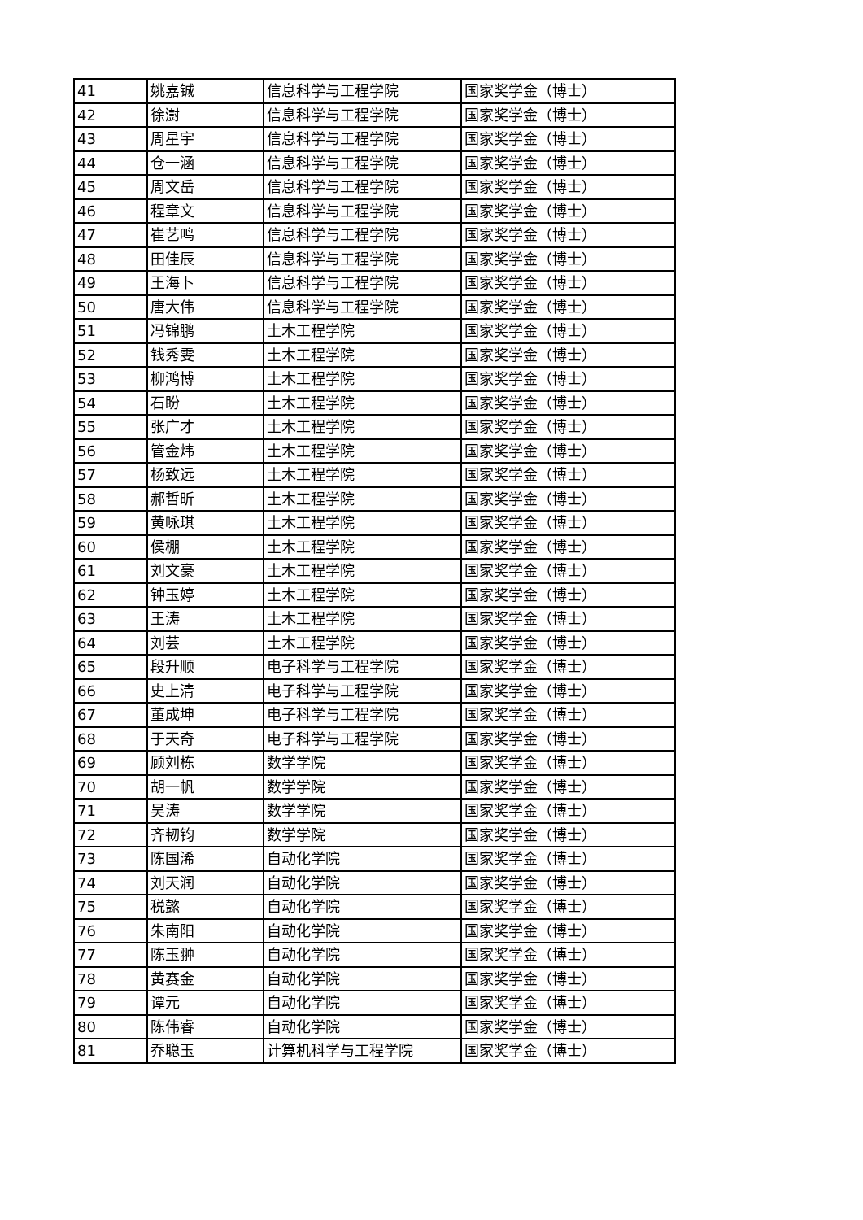| 41 | 姚嘉铖 | 信息科学与工程学院 | 国家奖学金（博士） |
| 42 | 徐澍 | 信息科学与工程学院 | 国家奖学金（博士） |
| 43 | 周星宇 | 信息科学与工程学院 | 国家奖学金（博士） |
| 44 | 仓一涵 | 信息科学与工程学院 | 国家奖学金（博士） |
| 45 | 周文岳 | 信息科学与工程学院 | 国家奖学金（博士） |
| 46 | 程章文 | 信息科学与工程学院 | 国家奖学金（博士） |
| 47 | 崔艺鸣 | 信息科学与工程学院 | 国家奖学金（博士） |
| 48 | 田佳辰 | 信息科学与工程学院 | 国家奖学金（博士） |
| 49 | 王海卜 | 信息科学与工程学院 | 国家奖学金（博士） |
| 50 | 唐大伟 | 信息科学与工程学院 | 国家奖学金（博士） |
| 51 | 冯锦鹏 | 土木工程学院 | 国家奖学金（博士） |
| 52 | 钱秀雯 | 土木工程学院 | 国家奖学金（博士） |
| 53 | 柳鸿博 | 土木工程学院 | 国家奖学金（博士） |
| 54 | 石盼 | 土木工程学院 | 国家奖学金（博士） |
| 55 | 张广才 | 土木工程学院 | 国家奖学金（博士） |
| 56 | 管金炜 | 土木工程学院 | 国家奖学金（博士） |
| 57 | 杨致远 | 土木工程学院 | 国家奖学金（博士） |
| 58 | 郝哲昕 | 土木工程学院 | 国家奖学金（博士） |
| 59 | 黄咏琪 | 土木工程学院 | 国家奖学金（博士） |
| 60 | 侯棚 | 土木工程学院 | 国家奖学金（博士） |
| 61 | 刘文豪 | 土木工程学院 | 国家奖学金（博士） |
| 62 | 钟玉婷 | 土木工程学院 | 国家奖学金（博士） |
| 63 | 王涛 | 土木工程学院 | 国家奖学金（博士） |
| 64 | 刘芸 | 土木工程学院 | 国家奖学金（博士） |
| 65 | 段升顺 | 电子科学与工程学院 | 国家奖学金（博士） |
| 66 | 史上清 | 电子科学与工程学院 | 国家奖学金（博士） |
| 67 | 董成坤 | 电子科学与工程学院 | 国家奖学金（博士） |
| 68 | 于天奇 | 电子科学与工程学院 | 国家奖学金（博士） |
| 69 | 顾刘栋 | 数学学院 | 国家奖学金（博士） |
| 70 | 胡一帆 | 数学学院 | 国家奖学金（博士） |
| 71 | 吴涛 | 数学学院 | 国家奖学金（博士） |
| 72 | 齐韧钧 | 数学学院 | 国家奖学金（博士） |
| 73 | 陈国浠 | 自动化学院 | 国家奖学金（博士） |
| 74 | 刘天润 | 自动化学院 | 国家奖学金（博士） |
| 75 | 税懿 | 自动化学院 | 国家奖学金（博士） |
| 76 | 朱南阳 | 自动化学院 | 国家奖学金（博士） |
| 77 | 陈玉翀 | 自动化学院 | 国家奖学金（博士） |
| 78 | 黄赛金 | 自动化学院 | 国家奖学金（博士） |
| 79 | 谭元 | 自动化学院 | 国家奖学金（博士） |
| 80 | 陈伟睿 | 自动化学院 | 国家奖学金（博士） |
| 81 | 乔聪玉 | 计算机科学与工程学院 | 国家奖学金（博士） |